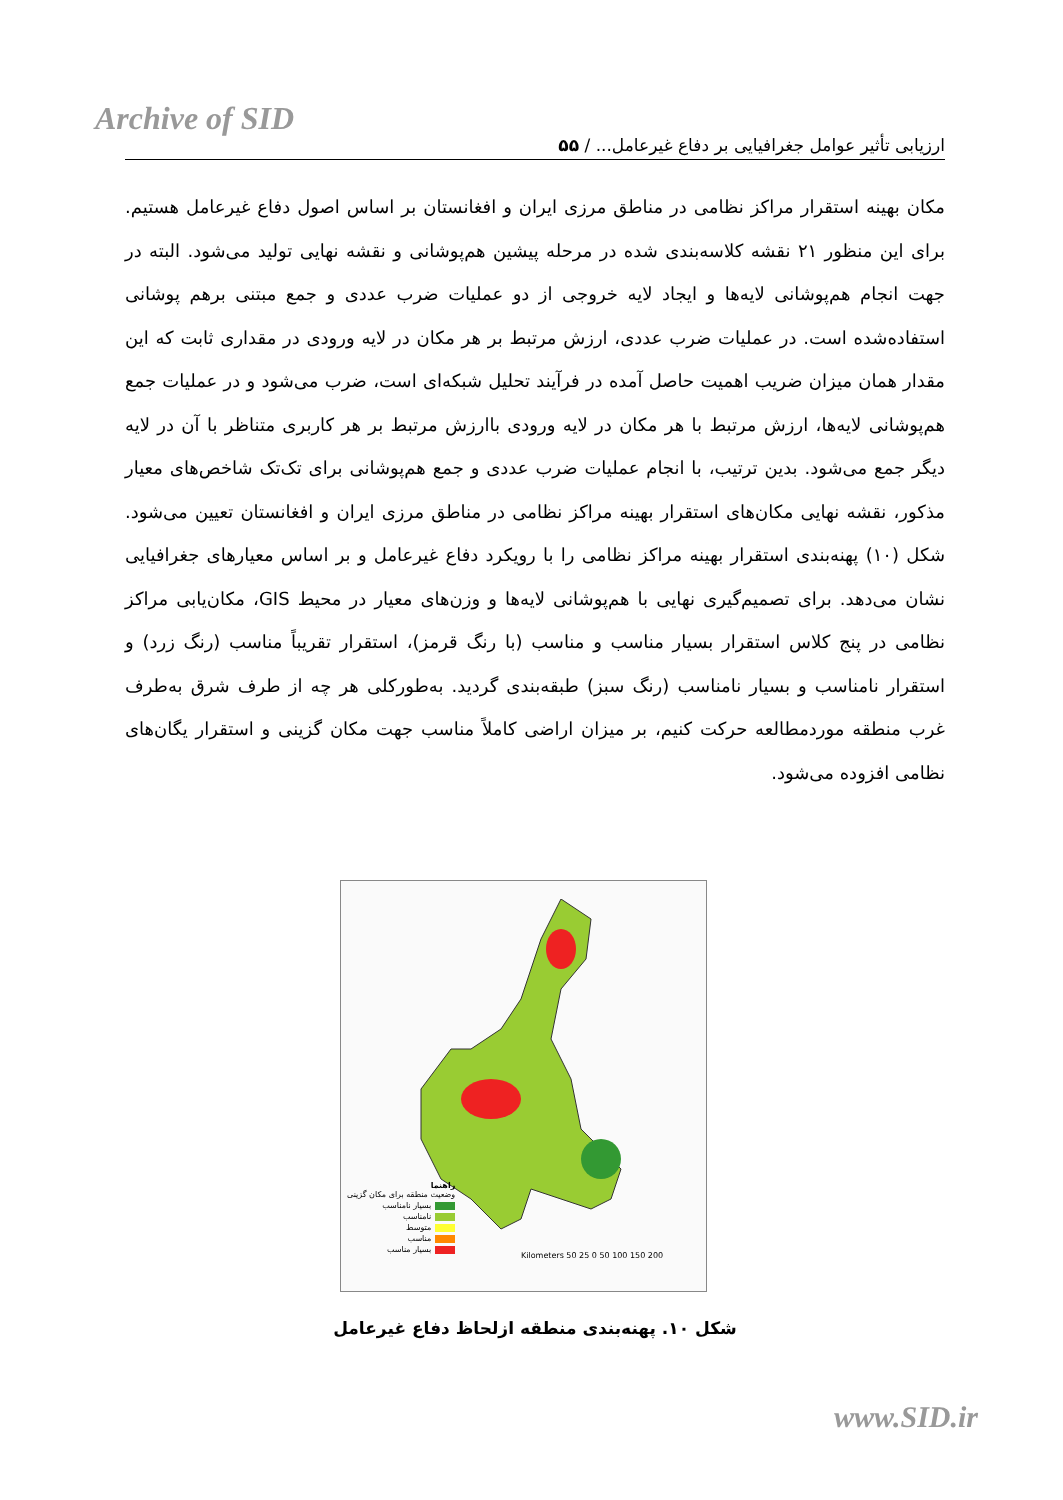Archive of SID
ارزیابی تأثیر عوامل جغرافیایی بر دفاع غیرعامل... / ۵۵
مکان بهینه استقرار مراکز نظامی در مناطق مرزی ایران و افغانستان بر اساس اصول دفاع غیرعامل هستیم. برای این منظور ۲۱ نقشه کلاسه‌بندی شده در مرحله پیشین هم‌پوشانی و نقشه نهایی تولید می‌شود. البته در جهت انجام هم‌پوشانی لایه‌ها و ایجاد لایه خروجی از دو عملیات ضرب عددی و جمع مبتنی برهم پوشانی استفاده‌شده است. در عملیات ضرب عددی، ارزش مرتبط بر هر مکان در لایه ورودی در مقداری ثابت که این مقدار همان میزان ضریب اهمیت حاصل آمده در فرآیند تحلیل شبکه‌ای است، ضرب می‌شود و در عملیات جمع هم‌پوشانی لایه‌ها، ارزش مرتبط با هر مکان در لایه ورودی باارزش مرتبط بر هر کاربری متناظر با آن در لایه دیگر جمع می‌شود. بدین ترتیب، با انجام عملیات ضرب عددی و جمع هم‌پوشانی برای تک‌تک شاخص‌های معیار مذکور، نقشه نهایی مکان‌های استقرار بهینه مراکز نظامی در مناطق مرزی ایران و افغانستان تعیین می‌شود. شکل (۱۰) پهنه‌بندی استقرار بهینه مراکز نظامی را با رویکرد دفاع غیرعامل و بر اساس معیارهای جغرافیایی نشان می‌دهد. برای تصمیم‌گیری نهایی با هم‌پوشانی لایه‌ها و وزن‌های معیار در محیط GIS، مکان‌یابی مراکز نظامی در پنج کلاس استقرار بسیار مناسب و مناسب (با رنگ قرمز)، استقرار تقریباً مناسب (رنگ زرد) و استقرار نامناسب و بسیار نامناسب (رنگ سبز) طبقه‌بندی گردید. به‌طورکلی هر چه از طرف شرق به‌طرف غرب منطقه موردمطالعه حرکت کنیم، بر میزان اراضی کاملاً مناسب جهت مکان گزینی و استقرار یگان‌های نظامی افزوده می‌شود.
راهنما
وضعیت منطقه برای مکان گزینی
بسیار نامناسب
نامناسب
متوسط
مناسب
بسیار مناسب
Kilometers 50 25 0 50 100 150 200
شکل ۱۰. پهنه‌بندی منطقه ازلحاظ دفاع غیرعامل
www.SID.ir